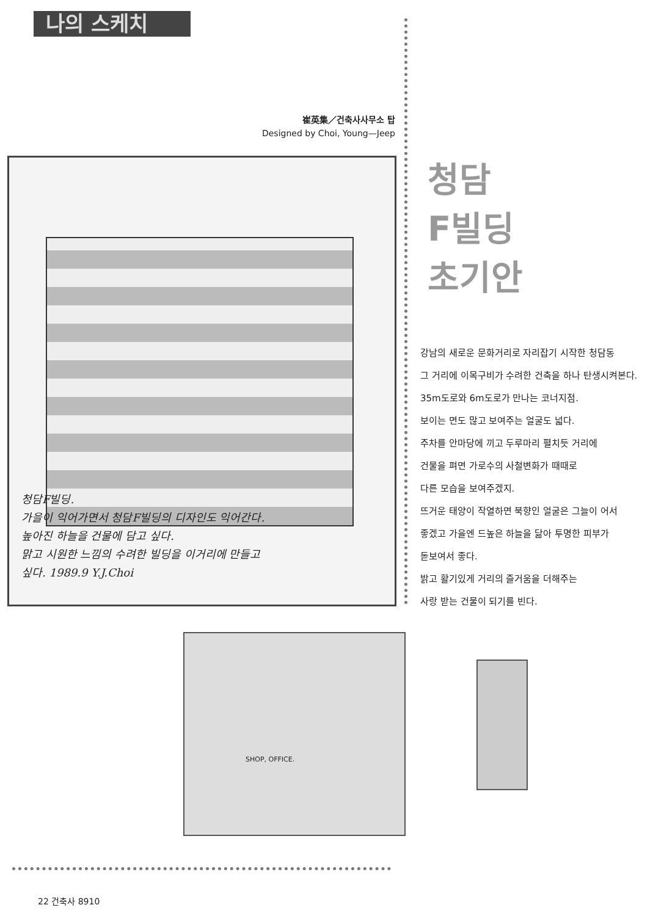나의 스케치
崔英集／건축사사무소 탑
Designed by Choi, Young—Jeep
청담F빌딩.
가을이 익어가면서 청담F빌딩의 디자인도 익어간다.
높아진 하늘을 건물에 담고 싶다.
맑고 시원한 느낌의 수려한 빌딩을 이거리에 만들고
싶다. 1989.9 Y.J.Choi
청담
F빌딩
초기안
강남의 새로운 문화거리로 자리잡기 시작한 청담동
그 거리에 이목구비가 수려한 건축을 하나 탄생시켜본다.
35m도로와 6m도로가 만나는 코너지점.
보이는 면도 많고 보여주는 얼굴도 넓다.
주차를 안마당에 끼고 두루마리 펼치듯 거리에
건물을 펴면 가로수의 사철변화가 때때로
다른 모습을 보여주겠지.
뜨거운 태양이 작열하면 북향인 얼굴은 그늘이 어서
좋겠고 가을엔 드높은 하늘을 닮아 투명한 피부가
돋보여서 좋다.
밝고 활기있게 거리의 즐거움을 더해주는
사랑 받는 건물이 되기를 빈다.
SHOP, OFFICE.
22 건축사 8910